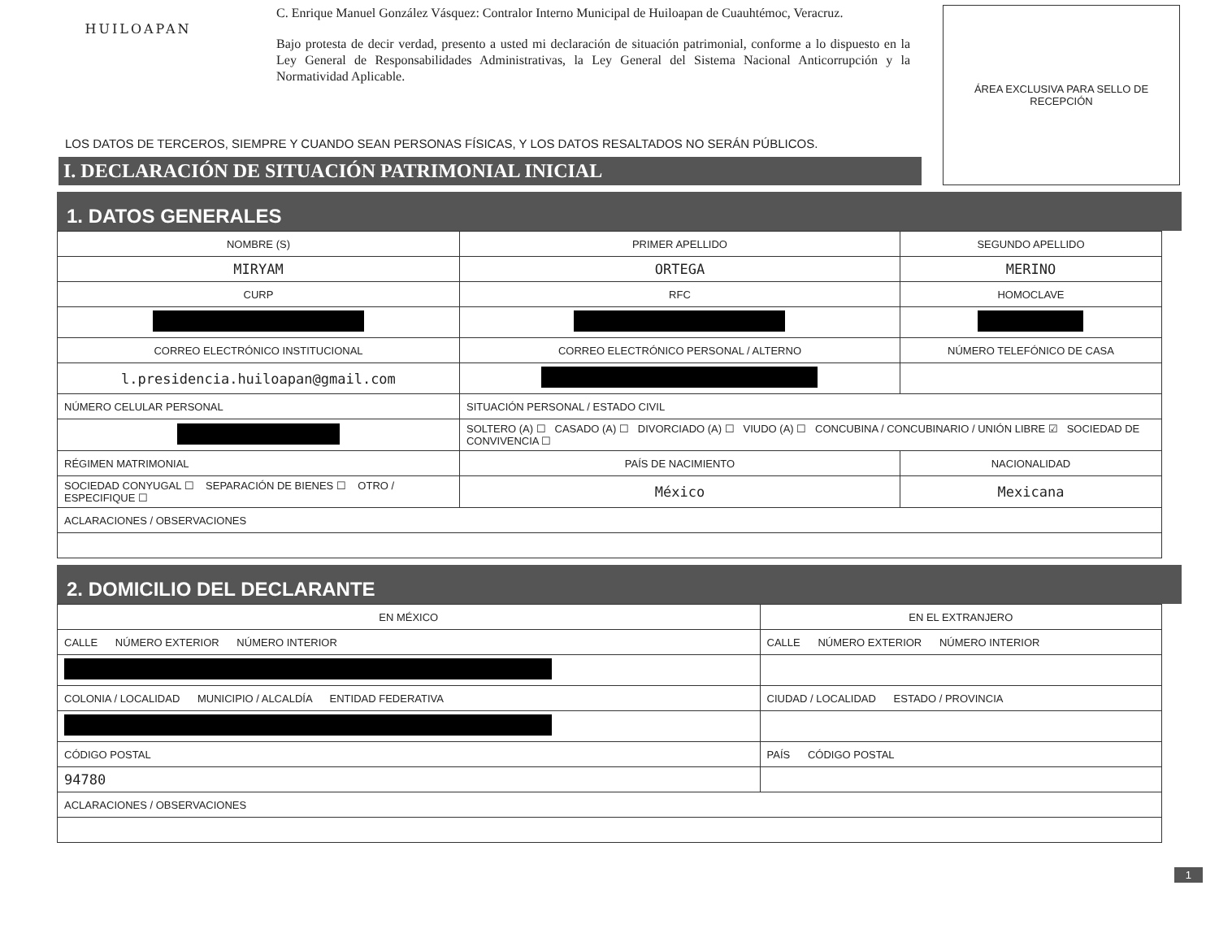HUILOAPAN
C. Enrique Manuel González Vásquez: Contralor Interno Municipal de Huiloapan de Cuauhtémoc, Veracruz.
Bajo protesta de decir verdad, presento a usted mi declaración de situación patrimonial, conforme a lo dispuesto en la Ley General de Responsabilidades Administrativas, la Ley General del Sistema Nacional Anticorrupción y la Normatividad Aplicable.
ÁREA EXCLUSIVA PARA SELLO DE RECEPCIÓN
LOS DATOS DE TERCEROS, SIEMPRE Y CUANDO SEAN PERSONAS FÍSICAS, Y LOS DATOS RESALTADOS NO SERÁN PÚBLICOS.
I. DECLARACIÓN DE SITUACIÓN PATRIMONIAL INICIAL
1. DATOS GENERALES
| NOMBRE (S) | | PRIMER APELLIDO | | SEGUNDO APELLIDO |
| MIRYAM | | ORTEGA | | MERINO |
| CURP | | RFC | | HOMOCLAVE |
| CORREO ELECTRÓNICO INSTITUCIONAL | | CORREO ELECTRÓNICO PERSONAL / ALTERNO | | NÚMERO TELEFÓNICO DE CASA |
| l.presidencia.huiloapan@gmail.com | | | | |
| NÚMERO CELULAR PERSONAL | SITUACIÓN PERSONAL / ESTADO CIVIL | | | |
| | SOLTERO (A) ☐ CASADO (A) ☐ DIVORCIADO (A) ☐ VIUDO (A) ☐ CONCUBINA / CONCUBINARIO / UNIÓN LIBRE ☑ SOCIEDAD DE CONVIVENCIA ☐ | | | |
| RÉGIMEN MATRIMONIAL | | | PAÍS DE NACIMIENTO | NACIONALIDAD |
| SOCIEDAD CONYUGAL ☐ SEPARACIÓN DE BIENES ☐ OTRO / ESPECIFIQUE ☐ | | | México | Mexicana |
| ACLARACIONES / OBSERVACIONES | | | | |
2. DOMICILIO DEL DECLARANTE
| EN MÉXICO | EN EL EXTRANJERO |
| CALLE NÚMERO EXTERIOR NÚMERO INTERIOR | CALLE NÚMERO EXTERIOR NÚMERO INTERIOR |
| COLONIA / LOCALIDAD MUNICIPIO / ALCALDÍA ENTIDAD FEDERATIVA | CIUDAD / LOCALIDAD ESTADO / PROVINCIA |
| CÓDIGO POSTAL | PAÍS CÓDIGO POSTAL |
| 94780 | |
| ACLARACIONES / OBSERVACIONES | |
1